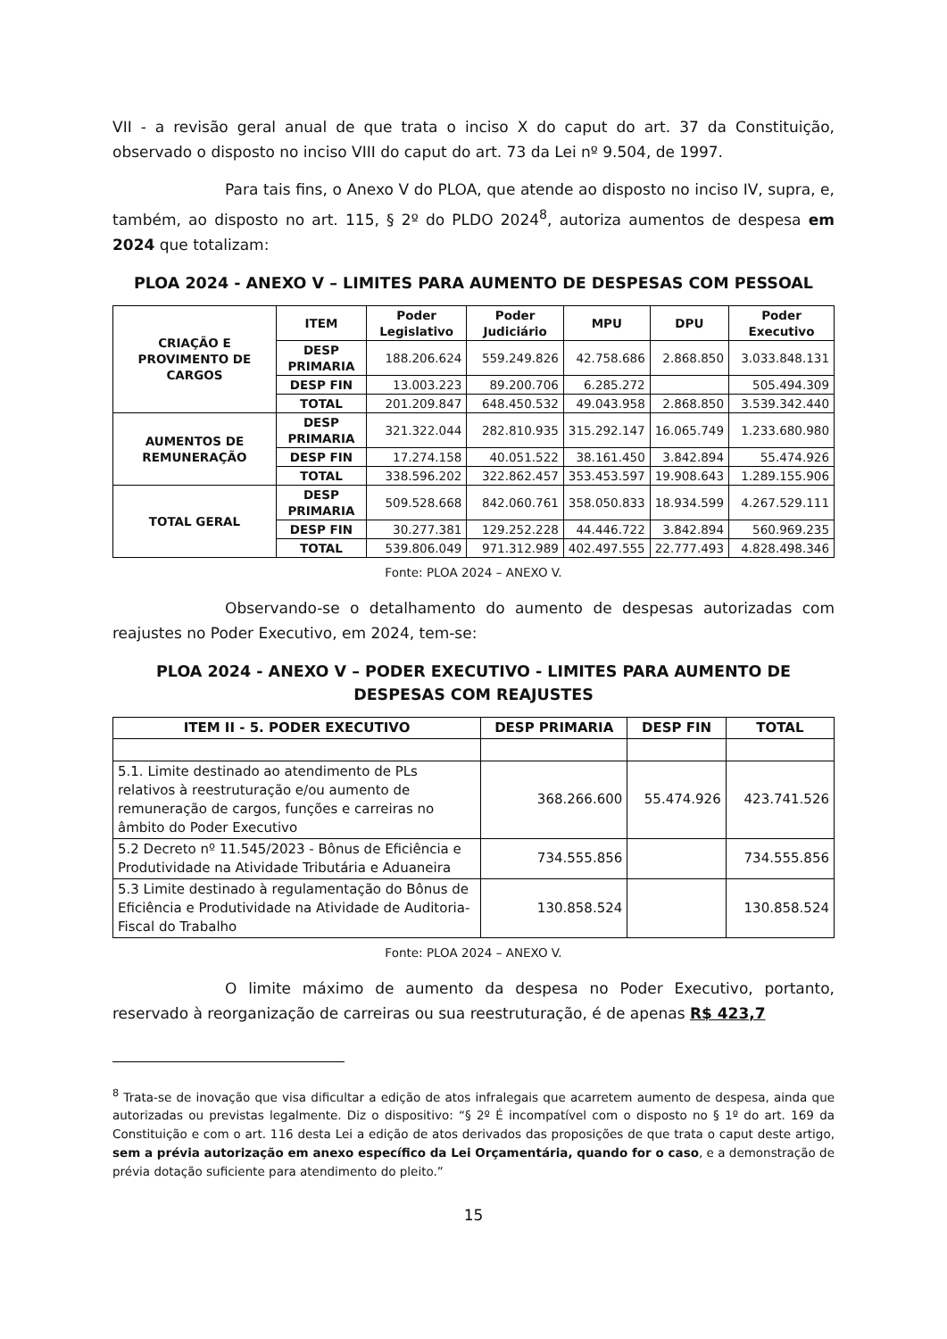VII - a revisão geral anual de que trata o inciso X do caput do art. 37 da Constituição, observado o disposto no inciso VIII do caput do art. 73 da Lei nº 9.504, de 1997.
Para tais fins, o Anexo V do PLOA, que atende ao disposto no inciso IV, supra, e, também, ao disposto no art. 115, § 2º do PLDO 2024<sup>8</sup>, autoriza aumentos de despesa em 2024 que totalizam:
PLOA 2024 - ANEXO V – LIMITES PARA AUMENTO DE DESPESAS COM PESSOAL
| CRIAÇÃO E PROVIMENTO DE CARGOS | ITEM | Poder Legislativo | Poder Judiciário | MPU | DPU | Poder Executivo |
| --- | --- | --- | --- | --- | --- | --- |
| | DESP PRIMARIA | 188.206.624 | 559.249.826 | 42.758.686 | 2.868.850 | 3.033.848.131 |
| | DESP FIN | 13.003.223 | 89.200.706 | 6.285.272 | | 505.494.309 |
| | TOTAL | 201.209.847 | 648.450.532 | 49.043.958 | 2.868.850 | 3.539.342.440 |
| AUMENTOS DE REMUNERAÇÃO | DESP PRIMARIA | 321.322.044 | 282.810.935 | 315.292.147 | 16.065.749 | 1.233.680.980 |
| | DESP FIN | 17.274.158 | 40.051.522 | 38.161.450 | 3.842.894 | 55.474.926 |
| | TOTAL | 338.596.202 | 322.862.457 | 353.453.597 | 19.908.643 | 1.289.155.906 |
| TOTAL GERAL | DESP PRIMARIA | 509.528.668 | 842.060.761 | 358.050.833 | 18.934.599 | 4.267.529.111 |
| | DESP FIN | 30.277.381 | 129.252.228 | 44.446.722 | 3.842.894 | 560.969.235 |
| | TOTAL | 539.806.049 | 971.312.989 | 402.497.555 | 22.777.493 | 4.828.498.346 |
Fonte: PLOA 2024 – ANEXO V.
Observando-se o detalhamento do aumento de despesas autorizadas com reajustes no Poder Executivo, em 2024, tem-se:
PLOA 2024 - ANEXO V – PODER EXECUTIVO - LIMITES PARA AUMENTO DE DESPESAS COM REAJUSTES
| ITEM II - 5. PODER EXECUTIVO | DESP PRIMARIA | DESP FIN | TOTAL |
| --- | --- | --- | --- |
| 5.1. Limite destinado ao atendimento de PLs relativos à reestruturação e/ou aumento de remuneração de cargos, funções e carreiras no âmbito do Poder Executivo | 368.266.600 | 55.474.926 | 423.741.526 |
| 5.2 Decreto nº 11.545/2023 - Bônus de Eficiência e Produtividade na Atividade Tributária e Aduaneira | 734.555.856 | | 734.555.856 |
| 5.3 Limite destinado à regulamentação do Bônus de Eficiência e Produtividade na Atividade de Auditoria-Fiscal do Trabalho | 130.858.524 | | 130.858.524 |
Fonte: PLOA 2024 – ANEXO V.
O limite máximo de aumento da despesa no Poder Executivo, portanto, reservado à reorganização de carreiras ou sua reestruturação, é de apenas R$ 423,7
<sup>8</sup> Trata-se de inovação que visa dificultar a edição de atos infralegais que acarretem aumento de despesa, ainda que autorizadas ou previstas legalmente. Diz o dispositivo: “§ 2º É incompatível com o disposto no § 1º do art. 169 da Constituição e com o art. 116 desta Lei a edição de atos derivados das proposições de que trata o caput deste artigo, sem a prévia autorização em anexo específico da Lei Orçamentária, quando for o caso, e a demonstração de prévia dotação suficiente para atendimento do pleito.”
15